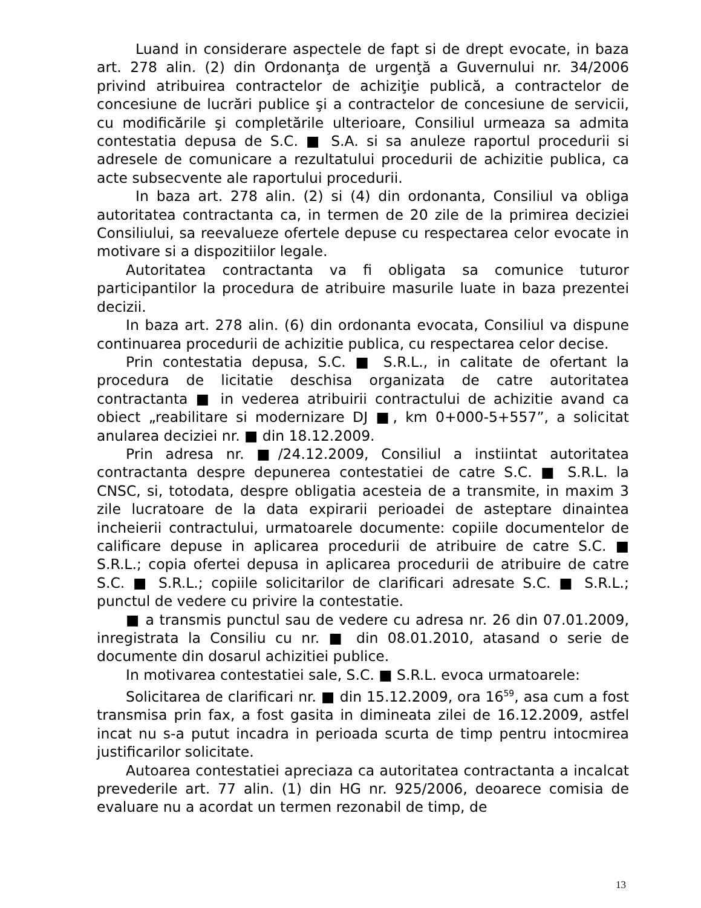Luand in considerare aspectele de fapt si de drept evocate, in baza art. 278 alin. (2) din Ordonanţa de urgenţă a Guvernului nr. 34/2006 privind atribuirea contractelor de achiziţie publică, a contractelor de concesiune de lucrări publice şi a contractelor de concesiune de servicii, cu modificările şi completările ulterioare, Consiliul urmeaza sa admita contestatia depusa de S.C. ■ S.A. si sa anuleze raportul procedurii si adresele de comunicare a rezultatului procedurii de achizitie publica, ca acte subsecvente ale raportului procedurii.
In baza art. 278 alin. (2) si (4) din ordonanta, Consiliul va obliga autoritatea contractanta ca, in termen de 20 zile de la primirea deciziei Consiliului, sa reevalueze ofertele depuse cu respectarea celor evocate in motivare si a dispozitiilor legale.
Autoritatea contractanta va fi obligata sa comunice tuturor participantilor la procedura de atribuire masurile luate in baza prezentei decizii.
In baza art. 278 alin. (6) din ordonanta evocata, Consiliul va dispune continuarea procedurii de achizitie publica, cu respectarea celor decise.
Prin contestatia depusa, S.C. ■ S.R.L., in calitate de ofertant la procedura de licitatie deschisa organizata de catre autoritatea contractanta ■ in vederea atribuirii contractului de achizitie avand ca obiect „reabilitare si modernizare DJ ■, km 0+000-5+557”, a solicitat anularea deciziei nr. ■ din 18.12.2009.
Prin adresa nr. ■/24.12.2009, Consiliul a instiintat autoritatea contractanta despre depunerea contestatiei de catre S.C. ■ S.R.L. la CNSC, si, totodata, despre obligatia acesteia de a transmite, in maxim 3 zile lucratoare de la data expirarii perioadei de asteptare dinaintea incheierii contractului, urmatoarele documente: copiile documentelor de calificare depuse in aplicarea procedurii de atribuire de catre S.C. ■ S.R.L.; copia ofertei depusa in aplicarea procedurii de atribuire de catre S.C. ■ S.R.L.; copiile solicitarilor de clarificari adresate S.C. ■ S.R.L.; punctul de vedere cu privire la contestatie.
■ a transmis punctul sau de vedere cu adresa nr. 26 din 07.01.2009, inregistrata la Consiliu cu nr. ■ din 08.01.2010, atasand o serie de documente din dosarul achizitiei publice.
In motivarea contestatiei sale, S.C. ■ S.R.L. evoca urmatoarele:
Solicitarea de clarificari nr. ■ din 15.12.2009, ora 16<sup>59</sup>, asa cum a fost transmisa prin fax, a fost gasita in dimineata zilei de 16.12.2009, astfel incat nu s-a putut incadra in perioada scurta de timp pentru intocmirea justificarilor solicitate.
Autoarea contestatiei apreciaza ca autoritatea contractanta a incalcat prevederile art. 77 alin. (1) din HG nr. 925/2006, deoarece comisia de evaluare nu a acordat un termen rezonabil de timp, de
13